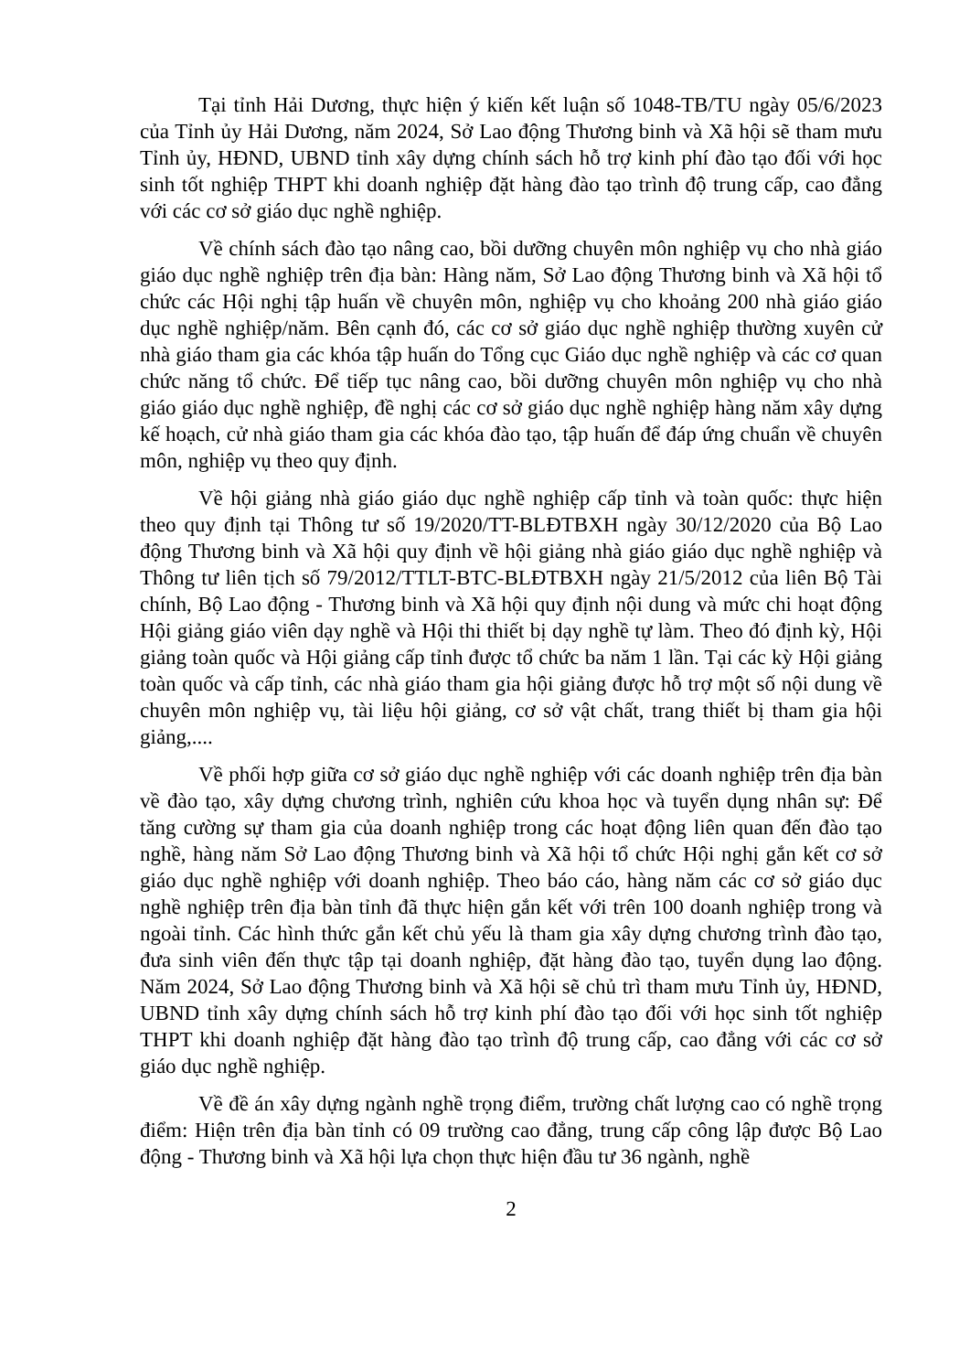Tại tỉnh Hải Dương, thực hiện ý kiến kết luận số 1048-TB/TU ngày 05/6/2023 của Tỉnh ủy Hải Dương, năm 2024, Sở Lao động Thương binh và Xã hội sẽ tham mưu Tỉnh ủy, HĐND, UBND tỉnh xây dựng chính sách hỗ trợ kinh phí đào tạo đối với học sinh tốt nghiệp THPT khi doanh nghiệp đặt hàng đào tạo trình độ trung cấp, cao đẳng với các cơ sở giáo dục nghề nghiệp.
Về chính sách đào tạo nâng cao, bồi dưỡng chuyên môn nghiệp vụ cho nhà giáo giáo dục nghề nghiệp trên địa bàn: Hàng năm, Sở Lao động Thương binh và Xã hội tổ chức các Hội nghị tập huấn về chuyên môn, nghiệp vụ cho khoảng 200 nhà giáo giáo dục nghề nghiệp/năm. Bên cạnh đó, các cơ sở giáo dục nghề nghiệp thường xuyên cử nhà giáo tham gia các khóa tập huấn do Tổng cục Giáo dục nghề nghiệp và các cơ quan chức năng tổ chức. Để tiếp tục nâng cao, bồi dưỡng chuyên môn nghiệp vụ cho nhà giáo giáo dục nghề nghiệp, đề nghị các cơ sở giáo dục nghề nghiệp hàng năm xây dựng kế hoạch, cử nhà giáo tham gia các khóa đào tạo, tập huấn để đáp ứng chuẩn về chuyên môn, nghiệp vụ theo quy định.
Về hội giảng nhà giáo giáo dục nghề nghiệp cấp tỉnh và toàn quốc: thực hiện theo quy định tại Thông tư số 19/2020/TT-BLĐTBXH ngày 30/12/2020 của Bộ Lao động Thương binh và Xã hội quy định về hội giảng nhà giáo giáo dục nghề nghiệp và Thông tư liên tịch số 79/2012/TTLT-BTC-BLĐTBXH ngày 21/5/2012 của liên Bộ Tài chính, Bộ Lao động - Thương binh và Xã hội quy định nội dung và mức chi hoạt động Hội giảng giáo viên dạy nghề và Hội thi thiết bị dạy nghề tự làm. Theo đó định kỳ, Hội giảng toàn quốc và Hội giảng cấp tỉnh được tổ chức ba năm 1 lần. Tại các kỳ Hội giảng toàn quốc và cấp tỉnh, các nhà giáo tham gia hội giảng được hỗ trợ một số nội dung về chuyên môn nghiệp vụ, tài liệu hội giảng, cơ sở vật chất, trang thiết bị tham gia hội giảng,....
Về phối hợp giữa cơ sở giáo dục nghề nghiệp với các doanh nghiệp trên địa bàn về đào tạo, xây dựng chương trình, nghiên cứu khoa học và tuyển dụng nhân sự: Để tăng cường sự tham gia của doanh nghiệp trong các hoạt động liên quan đến đào tạo nghề, hàng năm Sở Lao động Thương binh và Xã hội tổ chức Hội nghị gắn kết cơ sở giáo dục nghề nghiệp với doanh nghiệp. Theo báo cáo, hàng năm các cơ sở giáo dục nghề nghiệp trên địa bàn tỉnh đã thực hiện gắn kết với trên 100 doanh nghiệp trong và ngoài tỉnh. Các hình thức gắn kết chủ yếu là tham gia xây dựng chương trình đào tạo, đưa sinh viên đến thực tập tại doanh nghiệp, đặt hàng đào tạo, tuyển dụng lao động. Năm 2024, Sở Lao động Thương binh và Xã hội sẽ chủ trì tham mưu Tỉnh ủy, HĐND, UBND tỉnh xây dựng chính sách hỗ trợ kinh phí đào tạo đối với học sinh tốt nghiệp THPT khi doanh nghiệp đặt hàng đào tạo trình độ trung cấp, cao đẳng với các cơ sở giáo dục nghề nghiệp.
Về đề án xây dựng ngành nghề trọng điểm, trường chất lượng cao có nghề trọng điểm: Hiện trên địa bàn tỉnh có 09 trường cao đẳng, trung cấp công lập được Bộ Lao động - Thương binh và Xã hội lựa chọn thực hiện đầu tư 36 ngành, nghề
2